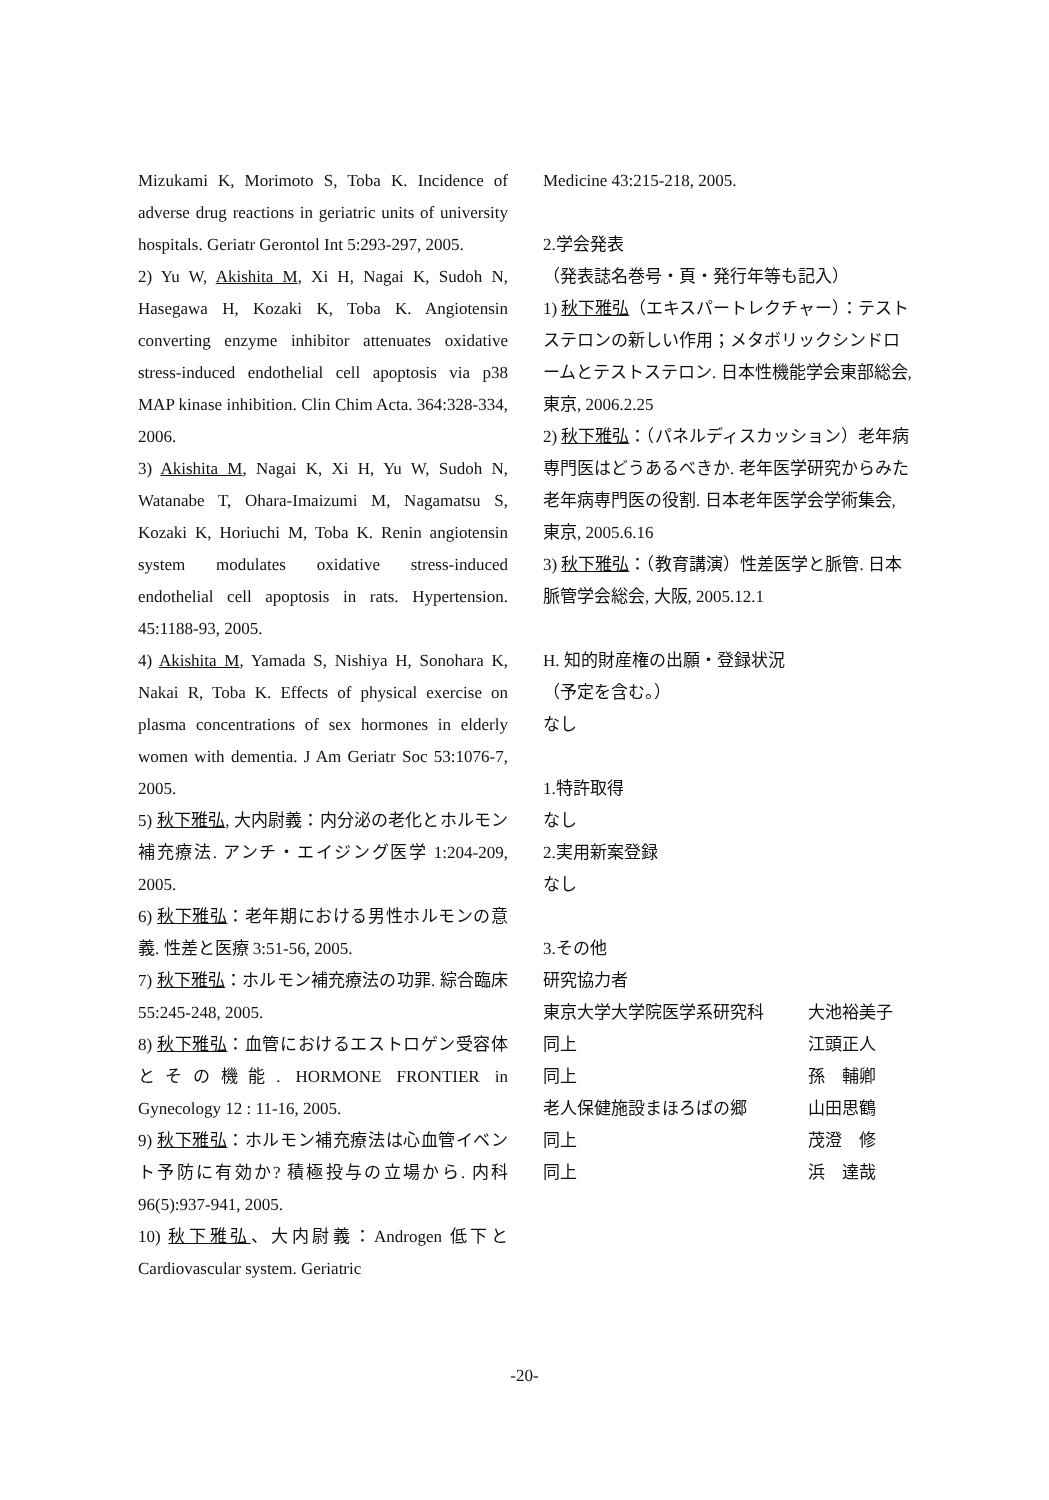Mizukami K, Morimoto S, Toba K. Incidence of adverse drug reactions in geriatric units of university hospitals. Geriatr Gerontol Int 5:293-297, 2005.
2) Yu W, Akishita M, Xi H, Nagai K, Sudoh N, Hasegawa H, Kozaki K, Toba K. Angiotensin converting enzyme inhibitor attenuates oxidative stress-induced endothelial cell apoptosis via p38 MAP kinase inhibition. Clin Chim Acta. 364:328-334, 2006.
3) Akishita M, Nagai K, Xi H, Yu W, Sudoh N, Watanabe T, Ohara-Imaizumi M, Nagamatsu S, Kozaki K, Horiuchi M, Toba K. Renin angiotensin system modulates oxidative stress-induced endothelial cell apoptosis in rats. Hypertension. 45:1188-93, 2005.
4) Akishita M, Yamada S, Nishiya H, Sonohara K, Nakai R, Toba K. Effects of physical exercise on plasma concentrations of sex hormones in elderly women with dementia. J Am Geriatr Soc 53:1076-7, 2005.
5) 秋下雅弘, 大内尉義：内分泌の老化とホルモン補充療法. アンチ・エイジング医学 1:204-209, 2005.
6) 秋下雅弘：老年期における男性ホルモンの意義. 性差と医療 3:51-56, 2005.
7) 秋下雅弘：ホルモン補充療法の功罪. 綜合臨床 55:245-248, 2005.
8) 秋下雅弘：血管におけるエストロゲン受容体とその機能. HORMONE FRONTIER in Gynecology 12 : 11-16, 2005.
9) 秋下雅弘：ホルモン補充療法は心血管イベント予防に有効か? 積極投与の立場から. 内科 96(5):937-941, 2005.
10) 秋下雅弘、大内尉義：Androgen 低下と Cardiovascular system. Geriatric
Medicine 43:215-218, 2005.
2.学会発表
（発表誌名巻号・頁・発行年等も記入）
1) 秋下雅弘（エキスパートレクチャー）：テストステロンの新しい作用；メタボリックシンドロームとテストステロン. 日本性機能学会東部総会, 東京, 2006.2.25
2) 秋下雅弘：（パネルディスカッション）老年病専門医はどうあるべきか. 老年医学研究からみた老年病専門医の役割. 日本老年医学会学術集会, 東京, 2005.6.16
3) 秋下雅弘：（教育講演）性差医学と脈管. 日本脈管学会総会, 大阪, 2005.12.1
H. 知的財産権の出願・登録状況
（予定を含む。）
なし
1.特許取得
なし
2.実用新案登録
なし
3.その他
研究協力者
| 東京大学大学院医学系研究科 | 大池裕美子 |
| 同上 | 江頭正人 |
| 同上 | 孫 輔卿 |
| 老人保健施設まほろばの郷 | 山田思鶴 |
| 同上 | 茂澄 修 |
| 同上 | 浜 達哉 |
-20-